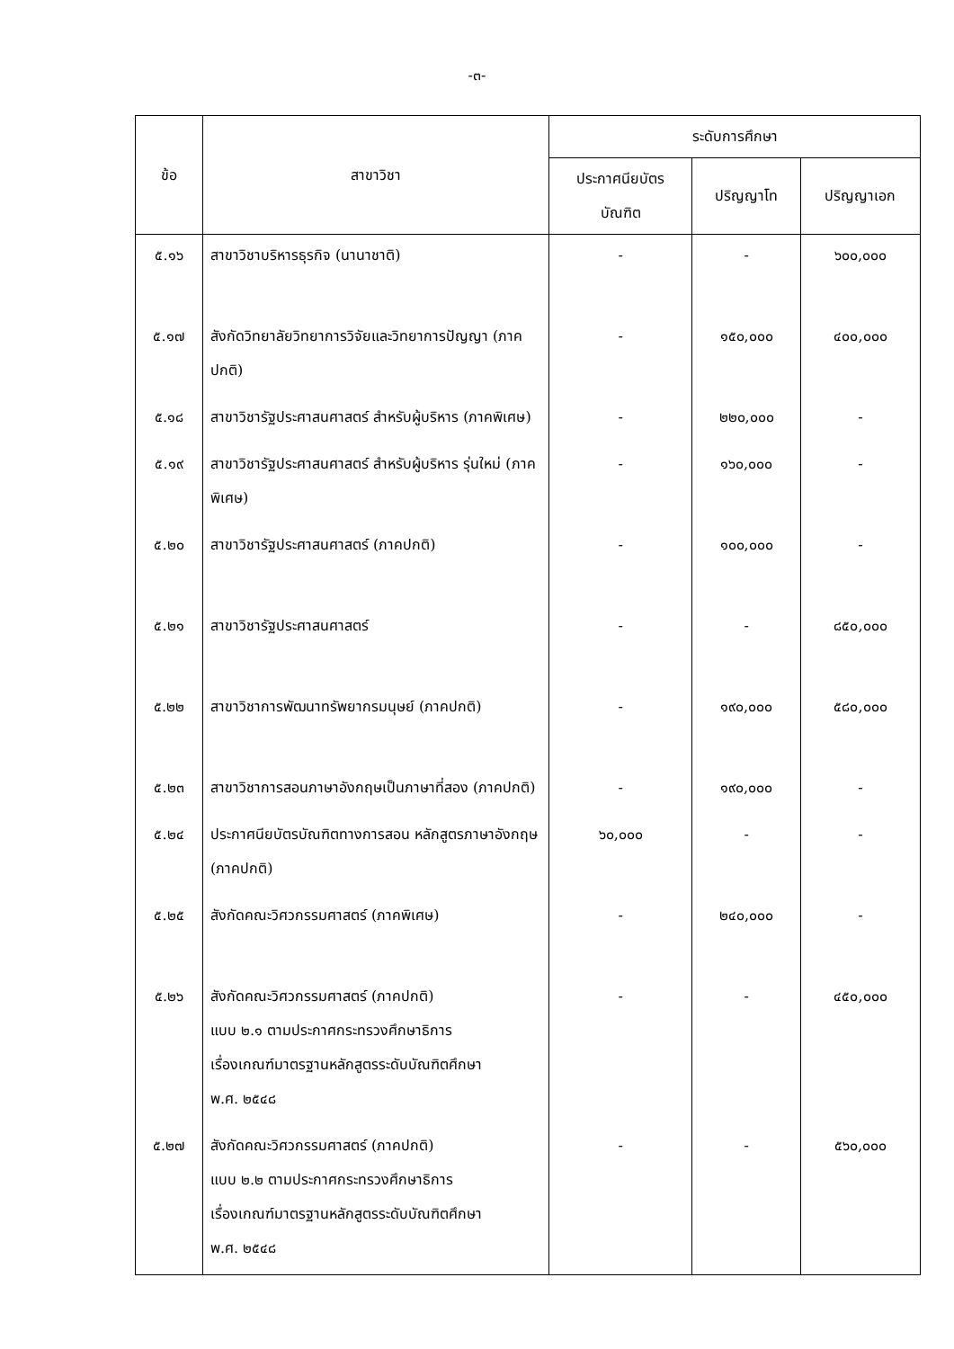-๓-
| ข้อ | สาขาวิชา | ระดับการศึกษา | | |
| --- | --- | --- | --- | --- |
| | | ประกาศนียบัตร บัณฑิต | ปริญญาโท | ปริญญาเอก |
| ๕.๑๖ | สาขาวิชาบริหารธุรกิจ (นานาชาติ) | - | - | ๖๐๐,๐๐๐ |
| ๕.๑๗ | สังกัดวิทยาลัยวิทยาการวิจัยและวิทยาการปัญญา (ภาคปกติ) | - | ๑๕๐,๐๐๐ | ๔๐๐,๐๐๐ |
| ๕.๑๘ | สาขาวิชารัฐประศาสนศาสตร์ สำหรับผู้บริหาร (ภาคพิเศษ) | - | ๒๒๐,๐๐๐ | - |
| ๕.๑๙ | สาขาวิชารัฐประศาสนศาสตร์ สำหรับผู้บริหาร รุ่นใหม่ (ภาคพิเศษ) | - | ๑๖๐,๐๐๐ | - |
| ๕.๒๐ | สาขาวิชารัฐประศาสนศาสตร์ (ภาคปกติ) | - | ๑๐๐,๐๐๐ | - |
| ๕.๒๑ | สาขาวิชารัฐประศาสนศาสตร์ | - | - | ๘๕๐,๐๐๐ |
| ๕.๒๒ | สาขาวิชาการพัฒนาทรัพยากรมนุษย์ (ภาคปกติ) | - | ๑๙๐,๐๐๐ | ๕๘๐,๐๐๐ |
| ๕.๒๓ | สาขาวิชาการสอนภาษาอังกฤษเป็นภาษาที่สอง (ภาคปกติ) | - | ๑๙๐,๐๐๐ | - |
| ๕.๒๔ | ประกาศนียบัตรบัณฑิตทางการสอน หลักสูตรภาษาอังกฤษ (ภาคปกติ) | ๖๐,๐๐๐ | - | - |
| ๕.๒๕ | สังกัดคณะวิศวกรรมศาสตร์ (ภาคพิเศษ) | - | ๒๔๐,๐๐๐ | - |
| ๕.๒๖ | สังกัดคณะวิศวกรรมศาสตร์ (ภาคปกติ) แบบ ๒.๑ ตามประกาศกระทรวงศึกษาธิการ เรื่องเกณฑ์มาตรฐานหลักสูตรระดับบัณฑิตศึกษา พ.ศ. ๒๕๔๘ | - | - | ๔๕๐,๐๐๐ |
| ๕.๒๗ | สังกัดคณะวิศวกรรมศาสตร์ (ภาคปกติ) แบบ ๒.๒ ตามประกาศกระทรวงศึกษาธิการ เรื่องเกณฑ์มาตรฐานหลักสูตรระดับบัณฑิตศึกษา พ.ศ. ๒๕๔๘ | - | - | ๕๖๐,๐๐๐ |